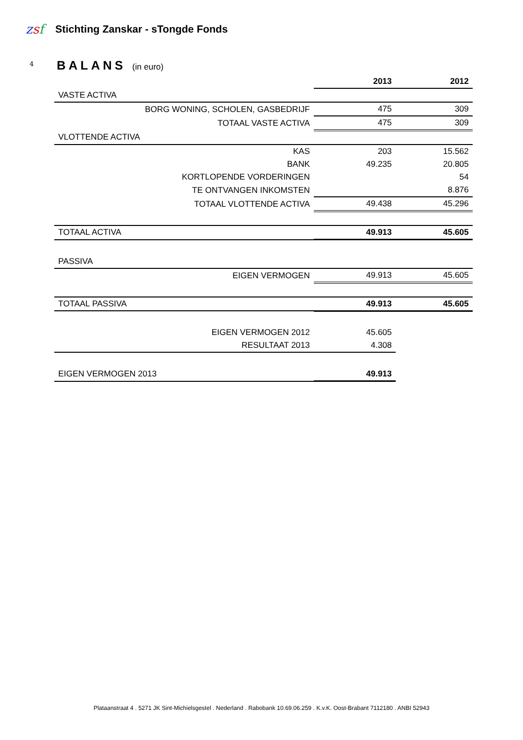zsf
Stichting Zanskar - sTongde Fonds
4 BALANS (in euro)
| | 2013 | 2012 |
| VASTE ACTIVA | | |
| BORG WONING, SCHOLEN, GASBEDRIJF | 475 | 309 |
| TOTAAL VASTE ACTIVA | 475 | 309 |
| VLOTTENDE ACTIVA | | |
| KAS | 203 | 15.562 |
| BANK | 49.235 | 20.805 |
| KORTLOPENDE VORDERINGEN | | 54 |
| TE ONTVANGEN INKOMSTEN | | 8.876 |
| TOTAAL VLOTTENDE ACTIVA | 49.438 | 45.296 |
| TOTAAL ACTIVA | 49.913 | 45.605 |
| PASSIVA | | |
| EIGEN VERMOGEN | 49.913 | 45.605 |
| TOTAAL PASSIVA | 49.913 | 45.605 |
| EIGEN VERMOGEN 2012 | 45.605 | |
| RESULTAAT 2013 | 4.308 | |
| EIGEN VERMOGEN 2013 | 49.913 | |
Plataanstraat 4 . 5271 JK Sint-Michielsgestel . Nederland . Rabobank 10.69.06.259 . K.v.K. Oost-Brabant 7112180 . ANBI 52943